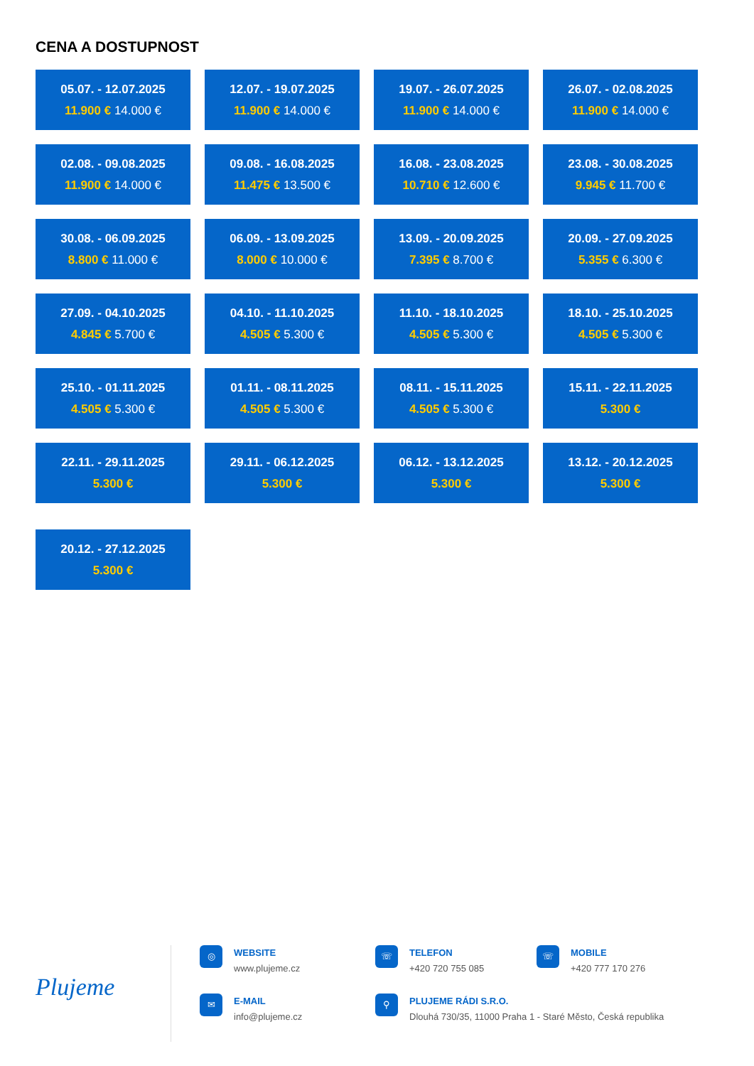CENA A DOSTUPNOST
05.07. - 12.07.2025
11.900 € 14.000 €
12.07. - 19.07.2025
11.900 € 14.000 €
19.07. - 26.07.2025
11.900 € 14.000 €
26.07. - 02.08.2025
11.900 € 14.000 €
02.08. - 09.08.2025
11.900 € 14.000 €
09.08. - 16.08.2025
11.475 € 13.500 €
16.08. - 23.08.2025
10.710 € 12.600 €
23.08. - 30.08.2025
9.945 € 11.700 €
30.08. - 06.09.2025
8.800 € 11.000 €
06.09. - 13.09.2025
8.000 € 10.000 €
13.09. - 20.09.2025
7.395 € 8.700 €
20.09. - 27.09.2025
5.355 € 6.300 €
27.09. - 04.10.2025
4.845 € 5.700 €
04.10. - 11.10.2025
4.505 € 5.300 €
11.10. - 18.10.2025
4.505 € 5.300 €
18.10. - 25.10.2025
4.505 € 5.300 €
25.10. - 01.11.2025
4.505 € 5.300 €
01.11. - 08.11.2025
4.505 € 5.300 €
08.11. - 15.11.2025
4.505 € 5.300 €
15.11. - 22.11.2025
5.300 €
22.11. - 29.11.2025
5.300 €
29.11. - 06.12.2025
5.300 €
06.12. - 13.12.2025
5.300 €
13.12. - 20.12.2025
5.300 €
20.12. - 27.12.2025
5.300 €
Plujeme
◎
WEBSITE
www.plujeme.cz
✉
E-MAIL
info@plujeme.cz
☏
TELEFON
+420 720 755 085
☏
MOBILE
+420 777 170 276
⚲
PLUJEME RÁDI S.R.O.
Dlouhá 730/35, 11000 Praha 1 - Staré Město, Česká republika